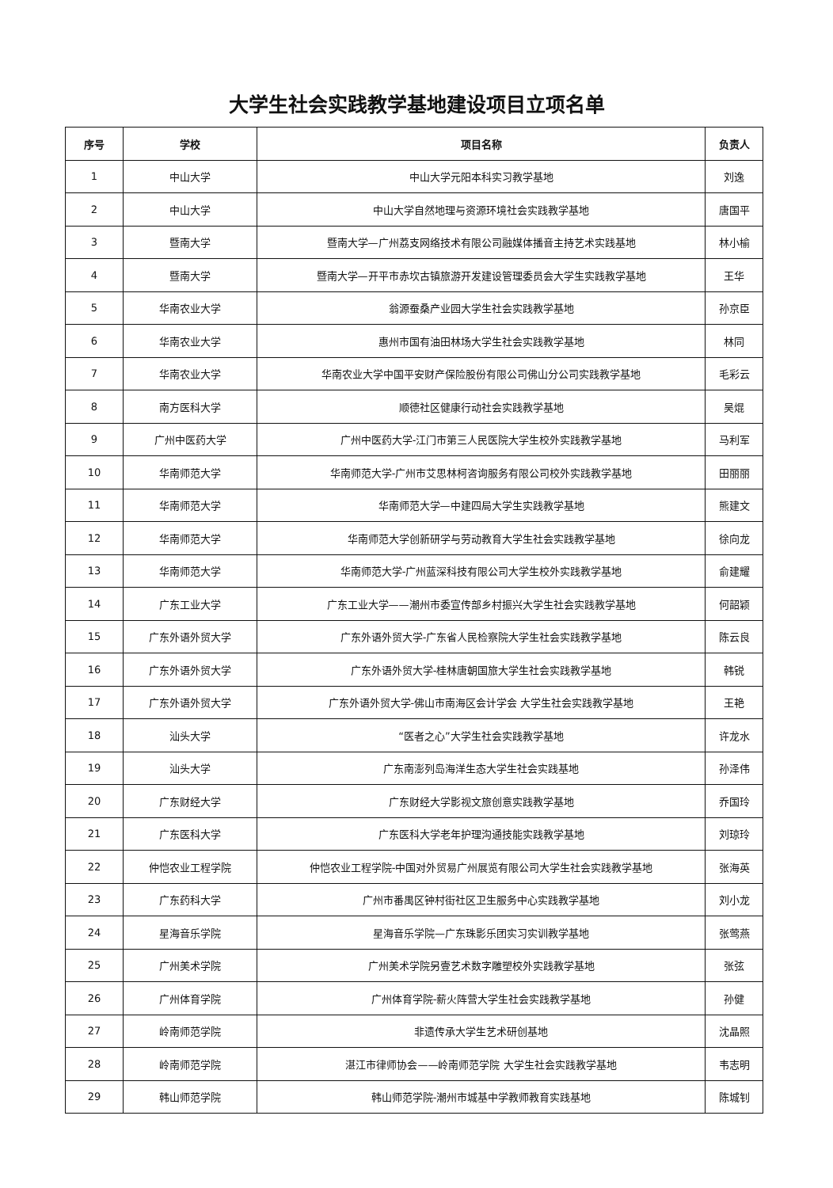大学生社会实践教学基地建设项目立项名单
| 序号 | 学校 | 项目名称 | 负责人 |
| --- | --- | --- | --- |
| 1 | 中山大学 | 中山大学元阳本科实习教学基地 | 刘逸 |
| 2 | 中山大学 | 中山大学自然地理与资源环境社会实践教学基地 | 唐国平 |
| 3 | 暨南大学 | 暨南大学—广州荔支网络技术有限公司融媒体播音主持艺术实践基地 | 林小榆 |
| 4 | 暨南大学 | 暨南大学—开平市赤坎古镇旅游开发建设管理委员会大学生实践教学基地 | 王华 |
| 5 | 华南农业大学 | 翁源蚕桑产业园大学生社会实践教学基地 | 孙京臣 |
| 6 | 华南农业大学 | 惠州市国有油田林场大学生社会实践教学基地 | 林同 |
| 7 | 华南农业大学 | 华南农业大学中国平安财产保险股份有限公司佛山分公司实践教学基地 | 毛彩云 |
| 8 | 南方医科大学 | 顺德社区健康行动社会实践教学基地 | 吴焜 |
| 9 | 广州中医药大学 | 广州中医药大学-江门市第三人民医院大学生校外实践教学基地 | 马利军 |
| 10 | 华南师范大学 | 华南师范大学-广州市艾思林柯咨询服务有限公司校外实践教学基地 | 田丽丽 |
| 11 | 华南师范大学 | 华南师范大学—中建四局大学生实践教学基地 | 熊建文 |
| 12 | 华南师范大学 | 华南师范大学创新研学与劳动教育大学生社会实践教学基地 | 徐向龙 |
| 13 | 华南师范大学 | 华南师范大学-广州蓝深科技有限公司大学生校外实践教学基地 | 俞建耀 |
| 14 | 广东工业大学 | 广东工业大学——潮州市委宣传部乡村振兴大学生社会实践教学基地 | 何韶颖 |
| 15 | 广东外语外贸大学 | 广东外语外贸大学-广东省人民检察院大学生社会实践教学基地 | 陈云良 |
| 16 | 广东外语外贸大学 | 广东外语外贸大学-桂林唐朝国旅大学生社会实践教学基地 | 韩锐 |
| 17 | 广东外语外贸大学 | 广东外语外贸大学-佛山市南海区会计学会 大学生社会实践教学基地 | 王艳 |
| 18 | 汕头大学 | “医者之心”大学生社会实践教学基地 | 许龙水 |
| 19 | 汕头大学 | 广东南澎列岛海洋生态大学生社会实践基地 | 孙泽伟 |
| 20 | 广东财经大学 | 广东财经大学影视文旅创意实践教学基地 | 乔国玲 |
| 21 | 广东医科大学 | 广东医科大学老年护理沟通技能实践教学基地 | 刘琼玲 |
| 22 | 仲恺农业工程学院 | 仲恺农业工程学院-中国对外贸易广州展览有限公司大学生社会实践教学基地 | 张海英 |
| 23 | 广东药科大学 | 广州市番禺区钟村街社区卫生服务中心实践教学基地 | 刘小龙 |
| 24 | 星海音乐学院 | 星海音乐学院—广东珠影乐团实习实训教学基地 | 张莺燕 |
| 25 | 广州美术学院 | 广州美术学院另壹艺术数字雕塑校外实践教学基地 | 张弦 |
| 26 | 广州体育学院 | 广州体育学院-薪火阵营大学生社会实践教学基地 | 孙健 |
| 27 | 岭南师范学院 | 非遗传承大学生艺术研创基地 | 沈晶照 |
| 28 | 岭南师范学院 | 湛江市律师协会——岭南师范学院 大学生社会实践教学基地 | 韦志明 |
| 29 | 韩山师范学院 | 韩山师范学院-潮州市城基中学教师教育实践基地 | 陈城钊 |